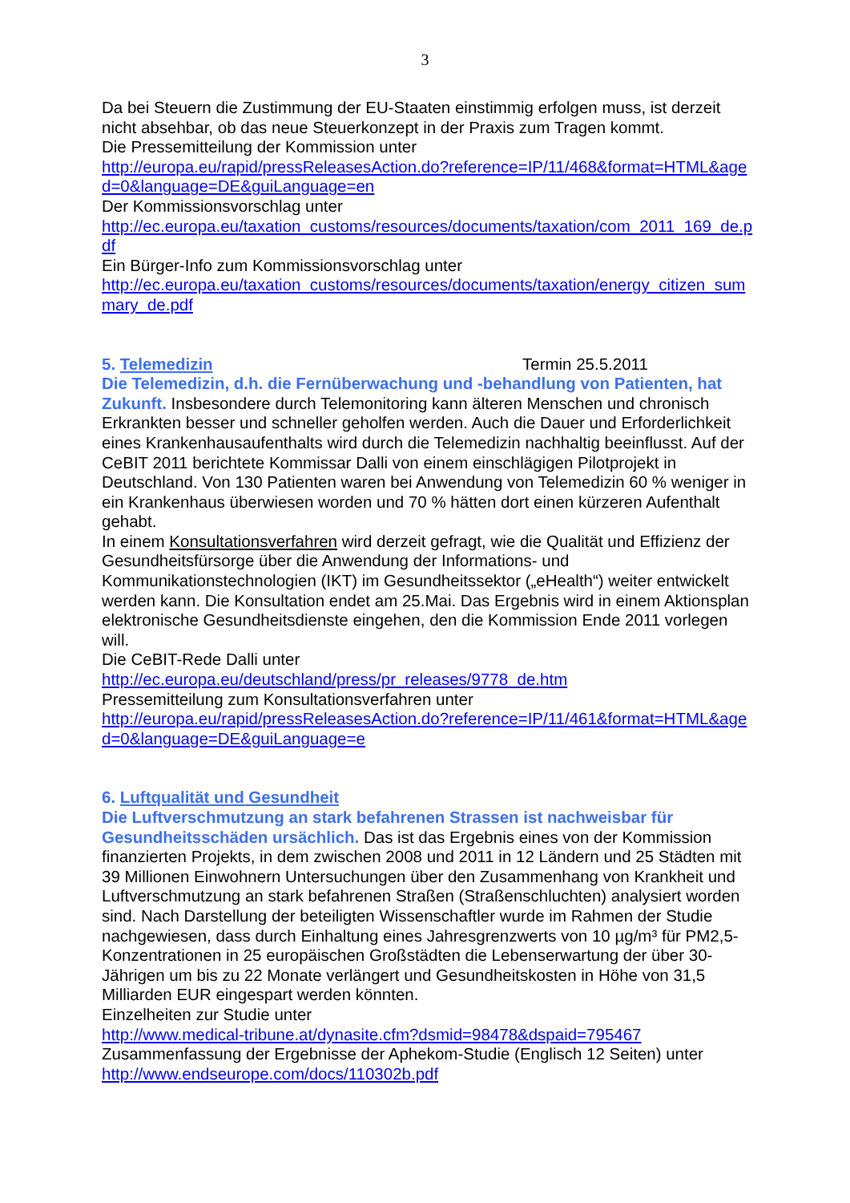3
Da bei Steuern die Zustimmung der EU-Staaten einstimmig erfolgen muss, ist derzeit nicht absehbar, ob das neue Steuerkonzept in der Praxis zum Tragen kommt.
Die Pressemitteilung der Kommission unter
http://europa.eu/rapid/pressReleasesAction.do?reference=IP/11/468&format=HTML&aged=0&language=DE&guiLanguage=en
Der Kommissionsvorschlag unter
http://ec.europa.eu/taxation_customs/resources/documents/taxation/com_2011_169_de.pdf
Ein Bürger-Info zum Kommissionsvorschlag unter
http://ec.europa.eu/taxation_customs/resources/documents/taxation/energy_citizen_summary_de.pdf
5. Telemedizin Termin 25.5.2011
Die Telemedizin, d.h. die Fernüberwachung und -behandlung von Patienten, hat Zukunft. Insbesondere durch Telemonitoring kann älteren Menschen und chronisch Erkrankten besser und schneller geholfen werden. Auch die Dauer und Erforderlichkeit eines Krankenhausaufenthalts wird durch die Telemedizin nachhaltig beeinflusst. Auf der CeBIT 2011 berichtete Kommissar Dalli von einem einschlägigen Pilotprojekt in Deutschland. Von 130 Patienten waren bei Anwendung von Telemedizin 60 % weniger in ein Krankenhaus überwiesen worden und 70 % hätten dort einen kürzeren Aufenthalt gehabt.
In einem Konsultationsverfahren wird derzeit gefragt, wie die Qualität und Effizienz der Gesundheitsfürsorge über die Anwendung der Informations- und Kommunikationstechnologien (IKT) im Gesundheitssektor („eHealth“) weiter entwickelt werden kann. Die Konsultation endet am 25.Mai. Das Ergebnis wird in einem Aktionsplan elektronische Gesundheitsdienste eingehen, den die Kommission Ende 2011 vorlegen will.
Die CeBIT-Rede Dalli unter
http://ec.europa.eu/deutschland/press/pr_releases/9778_de.htm
Pressemitteilung zum Konsultationsverfahren unter
http://europa.eu/rapid/pressReleasesAction.do?reference=IP/11/461&format=HTML&aged=0&language=DE&guiLanguage=e
6. Luftqualität und Gesundheit
Die Luftverschmutzung an stark befahrenen Strassen ist nachweisbar für Gesundheitsschäden ursächlich. Das ist das Ergebnis eines von der Kommission finanzierten Projekts, in dem zwischen 2008 und 2011 in 12 Ländern und 25 Städten mit 39 Millionen Einwohnern Untersuchungen über den Zusammenhang von Krankheit und Luftverschmutzung an stark befahrenen Straßen (Straßenschluchten) analysiert worden sind. Nach Darstellung der beteiligten Wissenschaftler wurde im Rahmen der Studie nachgewiesen, dass durch Einhaltung eines Jahresgrenzwerts von 10 µg/m³ für PM2,5-Konzentrationen in 25 europäischen Großstädten die Lebenserwartung der über 30-Jährigen um bis zu 22 Monate verlängert und Gesundheitskosten in Höhe von 31,5 Milliarden EUR eingespart werden könnten.
Einzelheiten zur Studie unter
http://www.medical-tribune.at/dynasite.cfm?dsmid=98478&dspaid=795467
Zusammenfassung der Ergebnisse der Aphekom-Studie (Englisch 12 Seiten) unter
http://www.endseurope.com/docs/110302b.pdf